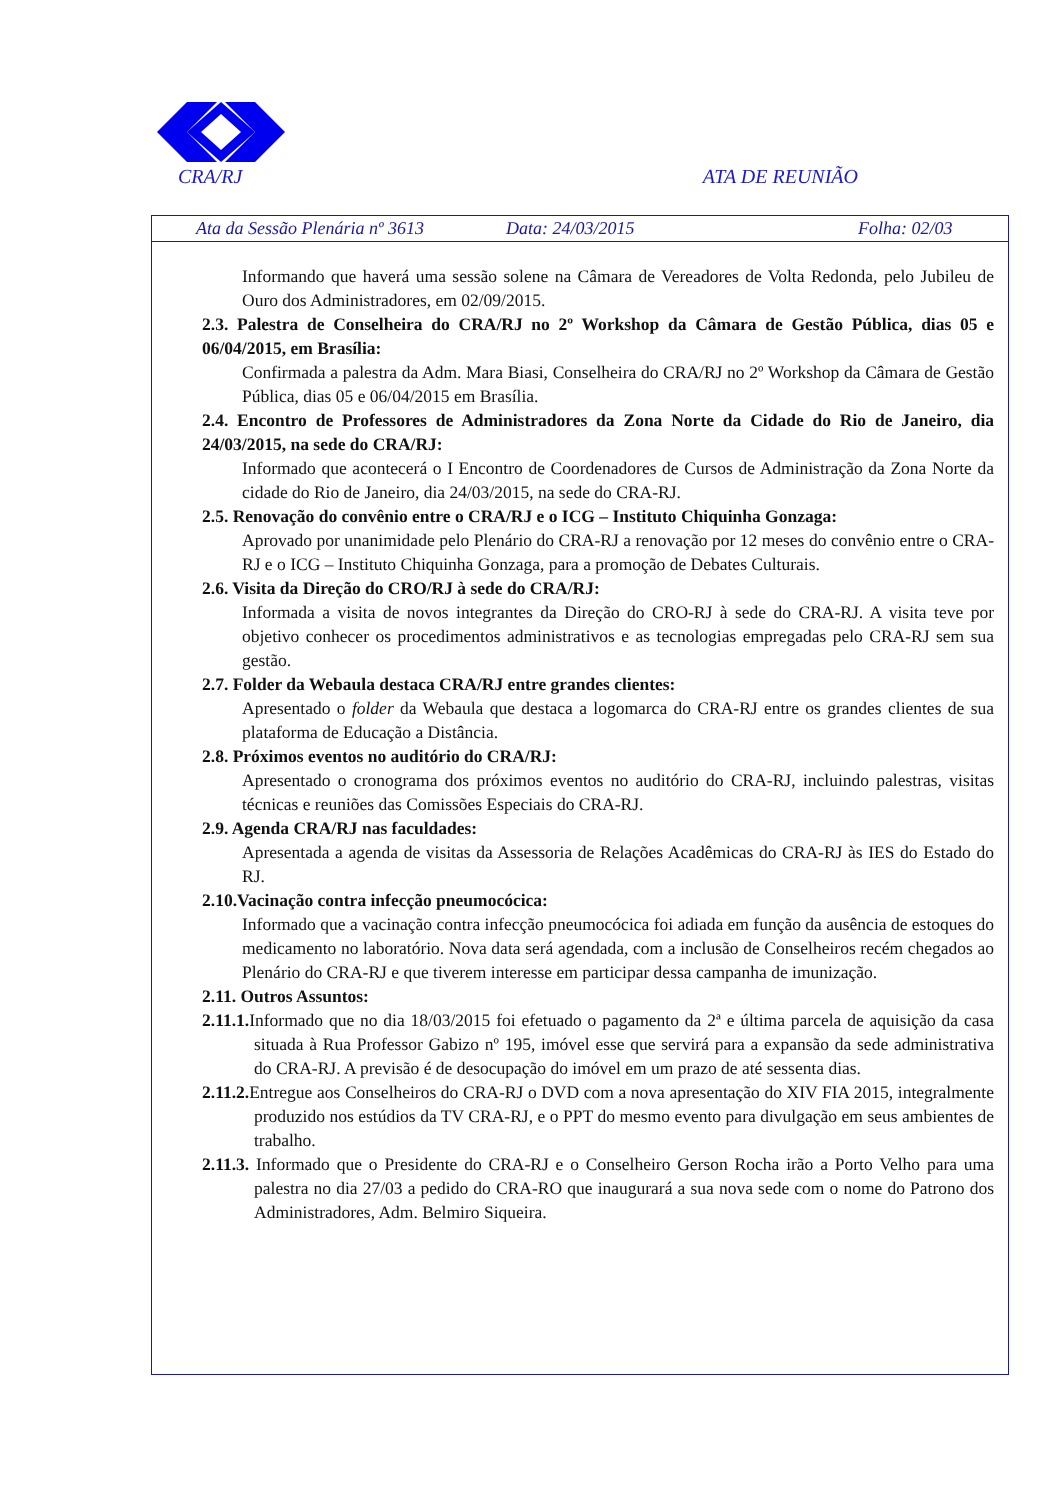CRA/RJ ATA DE REUNIÃO
Ata da Sessão Plenária nº 3613 Data: 24/03/2015 Folha: 02/03
Informando que haverá uma sessão solene na Câmara de Vereadores de Volta Redonda, pelo Jubileu de Ouro dos Administradores, em 02/09/2015.
2.3. Palestra de Conselheira do CRA/RJ no 2º Workshop da Câmara de Gestão Pública, dias 05 e 06/04/2015, em Brasília:
Confirmada a palestra da Adm. Mara Biasi, Conselheira do CRA/RJ no 2º Workshop da Câmara de Gestão Pública, dias 05 e 06/04/2015 em Brasília.
2.4. Encontro de Professores de Administradores da Zona Norte da Cidade do Rio de Janeiro, dia 24/03/2015, na sede do CRA/RJ:
Informado que acontecerá o I Encontro de Coordenadores de Cursos de Administração da Zona Norte da cidade do Rio de Janeiro, dia 24/03/2015, na sede do CRA-RJ.
2.5. Renovação do convênio entre o CRA/RJ e o ICG – Instituto Chiquinha Gonzaga:
Aprovado por unanimidade pelo Plenário do CRA-RJ a renovação por 12 meses do convênio entre o CRA-RJ e o ICG – Instituto Chiquinha Gonzaga, para a promoção de Debates Culturais.
2.6. Visita da Direção do CRO/RJ à sede do CRA/RJ:
Informada a visita de novos integrantes da Direção do CRO-RJ à sede do CRA-RJ. A visita teve por objetivo conhecer os procedimentos administrativos e as tecnologias empregadas pelo CRA-RJ sem sua gestão.
2.7. Folder da Webaula destaca CRA/RJ entre grandes clientes:
Apresentado o folder da Webaula que destaca a logomarca do CRA-RJ entre os grandes clientes de sua plataforma de Educação a Distância.
2.8. Próximos eventos no auditório do CRA/RJ:
Apresentado o cronograma dos próximos eventos no auditório do CRA-RJ, incluindo palestras, visitas técnicas e reuniões das Comissões Especiais do CRA-RJ.
2.9. Agenda CRA/RJ nas faculdades:
Apresentada a agenda de visitas da Assessoria de Relações Acadêmicas do CRA-RJ às IES do Estado do RJ.
2.10.Vacinação contra infecção pneumocócica:
Informado que a vacinação contra infecção pneumocócica foi adiada em função da ausência de estoques do medicamento no laboratório. Nova data será agendada, com a inclusão de Conselheiros recém chegados ao Plenário do CRA-RJ e que tiverem interesse em participar dessa campanha de imunização.
2.11. Outros Assuntos:
2.11.1. Informado que no dia 18/03/2015 foi efetuado o pagamento da 2ª e última parcela de aquisição da casa situada à Rua Professor Gabizo nº 195, imóvel esse que servirá para a expansão da sede administrativa do CRA-RJ. A previsão é de desocupação do imóvel em um prazo de até sessenta dias.
2.11.2. Entregue aos Conselheiros do CRA-RJ o DVD com a nova apresentação do XIV FIA 2015, integralmente produzido nos estúdios da TV CRA-RJ, e o PPT do mesmo evento para divulgação em seus ambientes de trabalho.
2.11.3. Informado que o Presidente do CRA-RJ e o Conselheiro Gerson Rocha irão a Porto Velho para uma palestra no dia 27/03 a pedido do CRA-RO que inaugurará a sua nova sede com o nome do Patrono dos Administradores, Adm. Belmiro Siqueira.